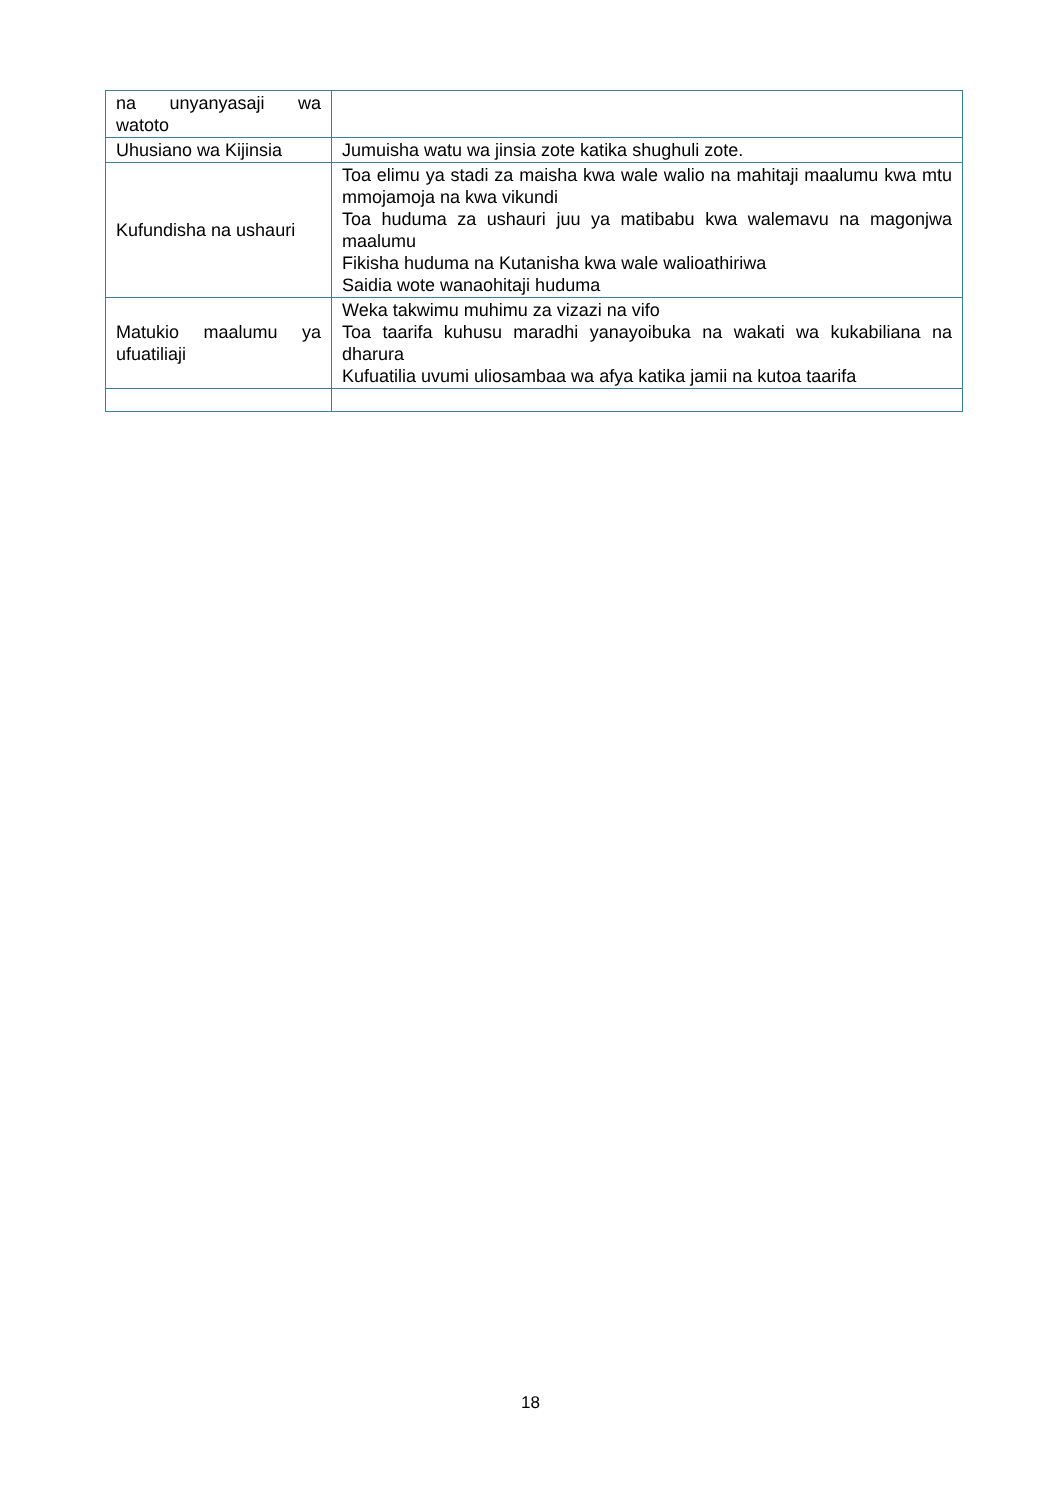| na unyanyasaji wa watoto | |
| Uhusiano wa Kijinsia | Jumuisha watu wa jinsia zote katika shughuli zote. |
| Kufundisha na ushauri | Toa elimu ya stadi za maisha kwa wale walio na mahitaji maalumu kwa mtu mmojamoja na kwa vikundi Toa huduma za ushauri juu ya matibabu kwa walemavu na magonjwa maalumu Fikisha huduma na Kutanisha kwa wale walioathiriwa Saidia wote wanaohitaji huduma |
| Matukio maalumu ya ufuatiliaji | Weka takwimu muhimu za vizazi na vifo Toa taarifa kuhusu maradhi yanayoibuka na wakati wa kukabiliana na dharura Kufuatilia uvumi uliosambaa wa afya katika jamii na kutoa taarifa |
18